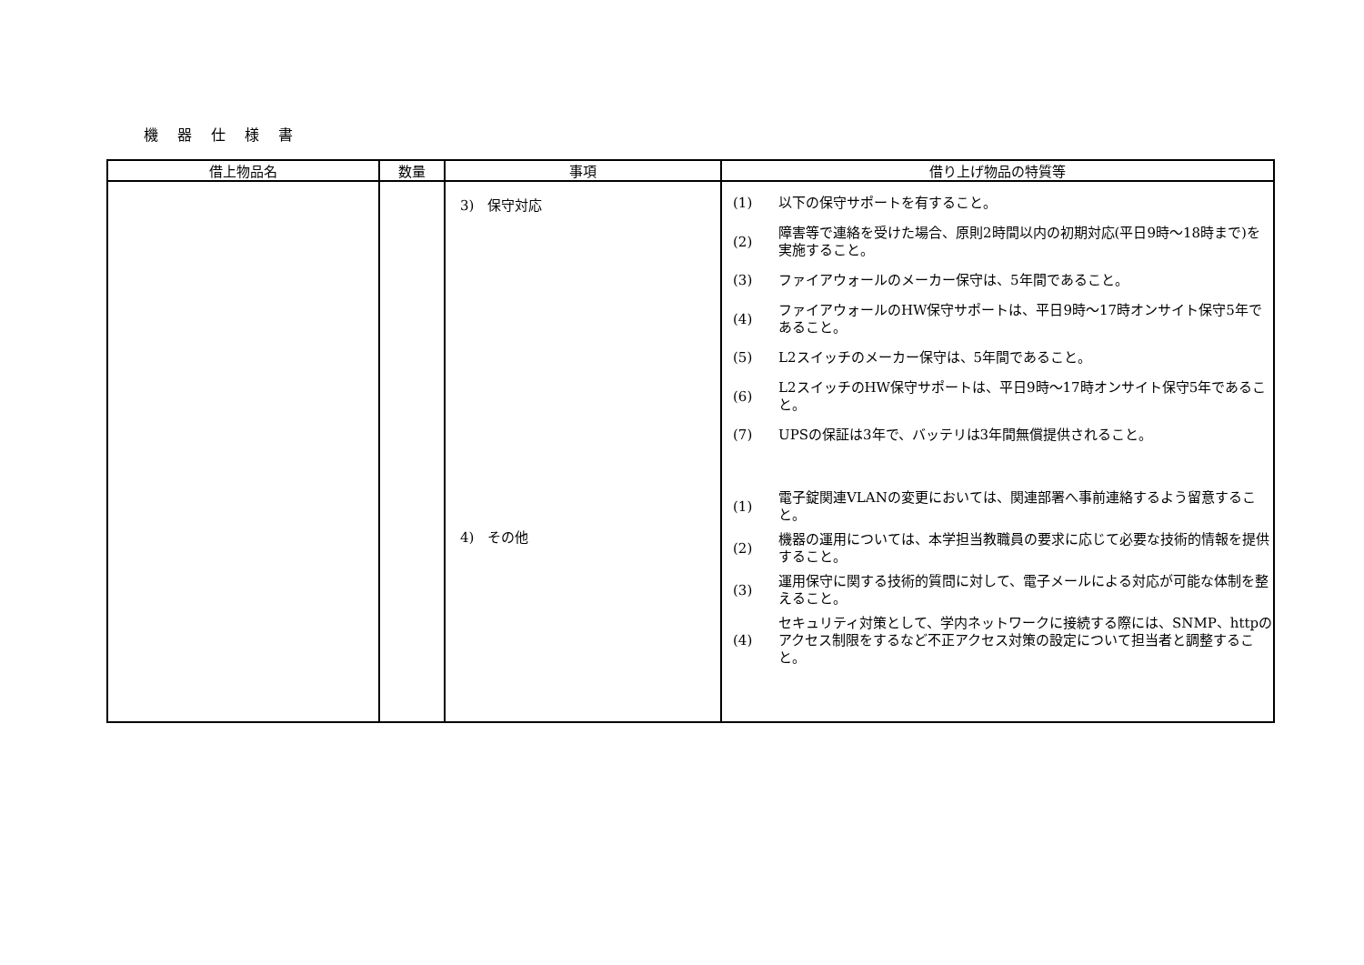機 器 仕 様 書
| 借上物品名 | 数量 | 事項 | 借り上げ物品の特質等 |
| --- | --- | --- | --- |
| | | 3) 保守対応 4) その他 | (1) 以下の保守サポートを有すること。 (2) 障害等で連絡を受けた場合、原則2時間以内の初期対応(平日9時～18時まで)を実施すること。 (3) ファイアウォールのメーカー保守は、5年間であること。 (4) ファイアウォールのHW保守サポートは、平日9時～17時オンサイト保守5年であること。 (5) L2スイッチのメーカー保守は、5年間であること。 (6) L2スイッチのHW保守サポートは、平日9時～17時オンサイト保守5年であること。 (7) UPSの保証は3年で、バッテリは3年間無償提供されること。 (1) 電子錠関連VLANの変更においては、関連部署へ事前連絡するよう留意すること。 (2) 機器の運用については、本学担当教職員の要求に応じて必要な技術的情報を提供すること。 (3) 運用保守に関する技術的質問に対して、電子メールによる対応が可能な体制を整えること。 (4) セキュリティ対策として、学内ネットワークに接続する際には、SNMP、httpのアクセス制限をするなど不正アクセス対策の設定について担当者と調整すること。 |